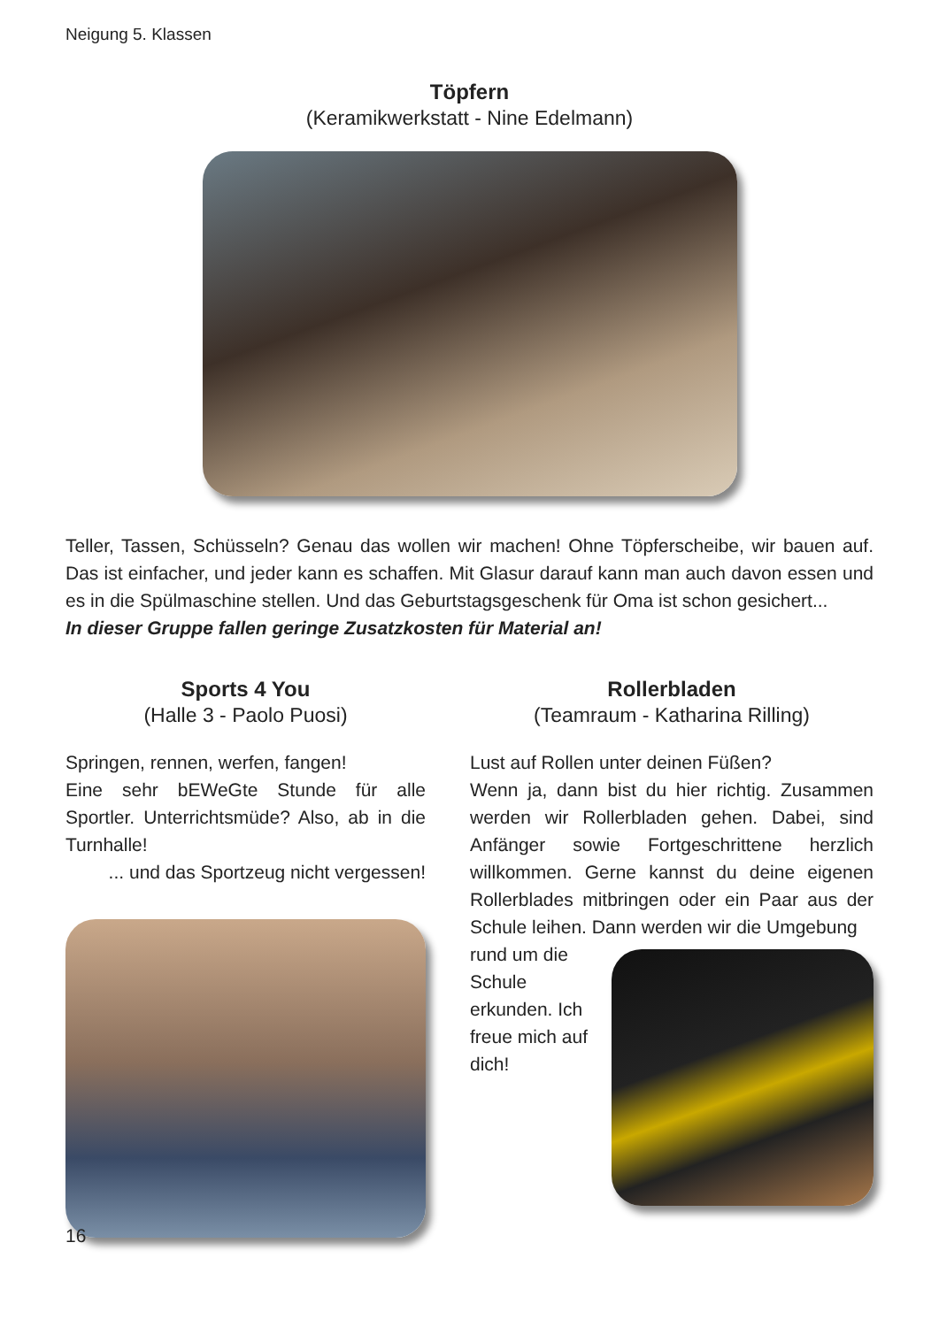Neigung 5. Klassen
Töpfern
(Keramikwerkstatt - Nine Edelmann)
Teller, Tassen, Schüsseln? Genau das wollen wir machen! Ohne Töpferscheibe, wir bauen auf. Das ist einfacher, und jeder kann es schaffen. Mit Glasur darauf kann man auch davon essen und es in die Spülmaschine stellen. Und das Geburtstagsgeschenk für Oma ist schon gesichert...
In dieser Gruppe fallen geringe Zusatzkosten für Material an!
Sports 4 You
(Halle 3 - Paolo Puosi)
Springen, rennen, werfen, fangen!
Eine sehr bEWeGte Stunde für alle Sportler. Unterrichtsmüde? Also, ab in die Turnhalle!
... und das Sportzeug nicht vergessen!
Rollerbladen
(Teamraum - Katharina Rilling)
Lust auf Rollen unter deinen Füßen?
Wenn ja, dann bist du hier richtig. Zusammen werden wir Rollerbladen gehen. Dabei, sind Anfänger sowie Fortgeschrittene herzlich willkommen. Gerne kannst du deine eigenen Rollerblades mitbringen oder ein Paar aus der Schule leihen. Dann werden wir die Umgebung
rund um die Schule erkunden. Ich freue mich auf dich!
16